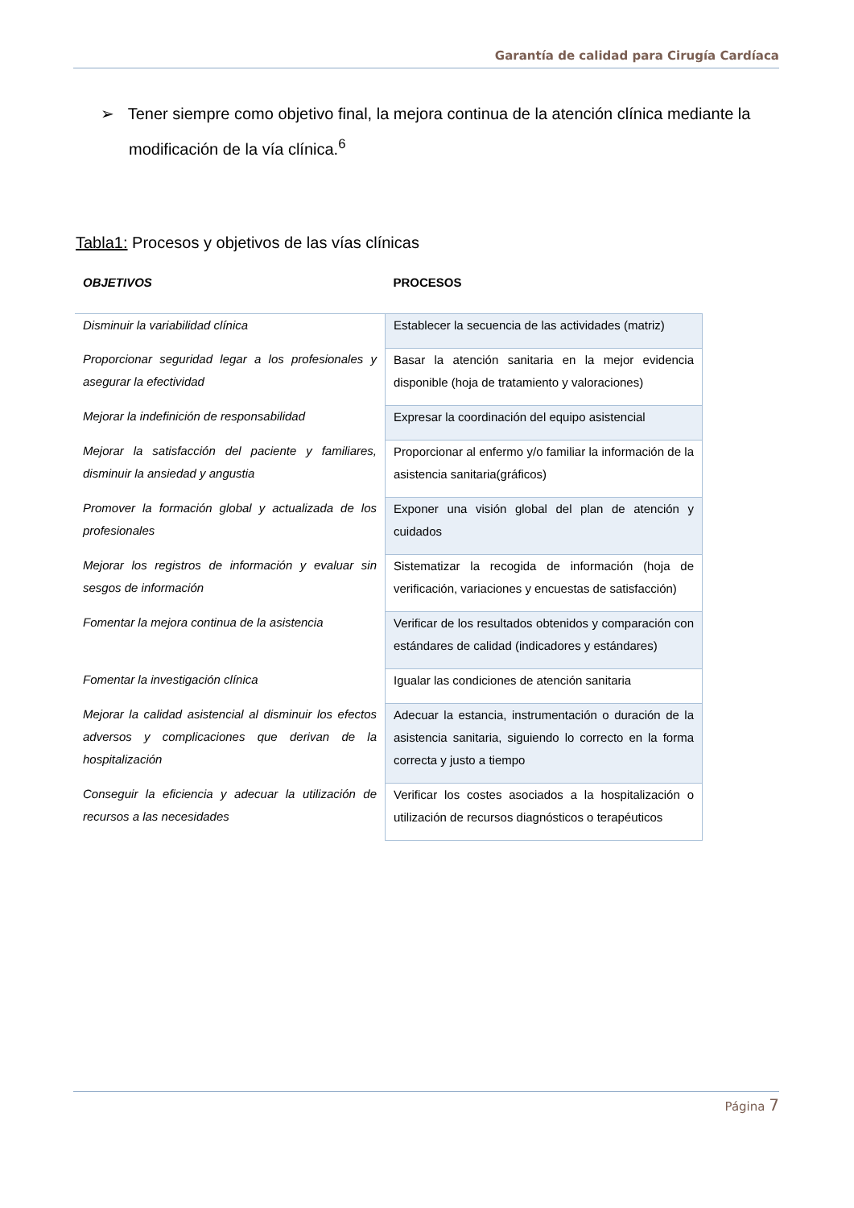Garantía de calidad para Cirugía Cardíaca
➢ Tener siempre como objetivo final, la mejora continua de la atención clínica mediante la modificación de la vía clínica.<sup>6</sup>
Tabla1: Procesos y objetivos de las vías clínicas
| OBJETIVOS | PROCESOS |
| --- | --- |
| Disminuir la variabilidad clínica | Establecer la secuencia de las actividades (matriz) |
| Proporcionar seguridad legar a los profesionales y asegurar la efectividad | Basar la atención sanitaria en la mejor evidencia disponible (hoja de tratamiento y valoraciones) |
| Mejorar la indefinición de responsabilidad | Expresar la coordinación del equipo asistencial |
| Mejorar la satisfacción del paciente y familiares, disminuir la ansiedad y angustia | Proporcionar al enfermo y/o familiar la información de la asistencia sanitaria(gráficos) |
| Promover la formación global y actualizada de los profesionales | Exponer una visión global del plan de atención y cuidados |
| Mejorar los registros de información y evaluar sin sesgos de información | Sistematizar la recogida de información (hoja de verificación, variaciones y encuestas de satisfacción) |
| Fomentar la mejora continua de la asistencia | Verificar de los resultados obtenidos y comparación con estándares de calidad (indicadores y estándares) |
| Fomentar la investigación clínica | Igualar las condiciones de atención sanitaria |
| Mejorar la calidad asistencial al disminuir los efectos adversos y complicaciones que derivan de la hospitalización | Adecuar la estancia, instrumentación o duración de la asistencia sanitaria, siguiendo lo correcto en la forma correcta y justo a tiempo |
| Conseguir la eficiencia y adecuar la utilización de recursos a las necesidades | Verificar los costes asociados a la hospitalización o utilización de recursos diagnósticos o terapéuticos |
Página 7